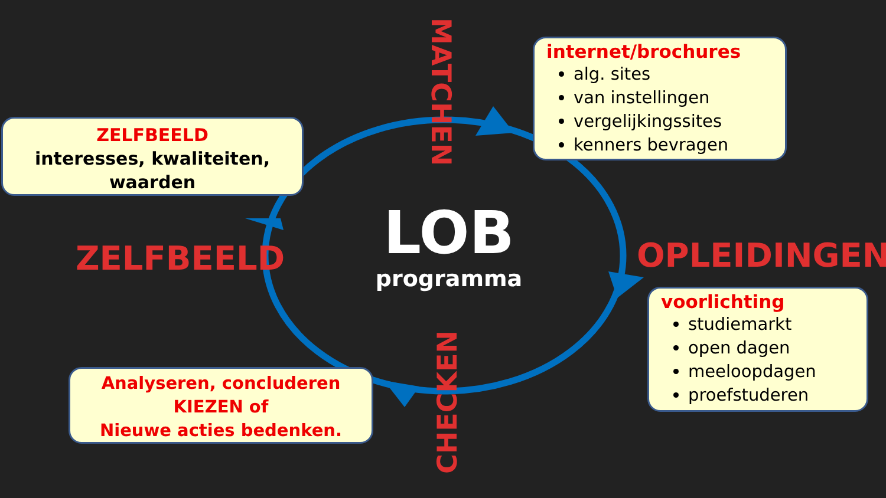ZELFBEELD
interesses, kwaliteiten, waarden
internet/brochures
alg. sites
van instellingen
vergelijkingssites
kenners bevragen
voorlichting
studiemarkt
open dagen
meeloopdagen
proefstuderen
Analyseren, concluderen
KIEZEN of
Nieuwe acties bedenken.
LOB
programma
ZELFBEELD OPLEIDINGEN
MATCHEN
CHECKEN